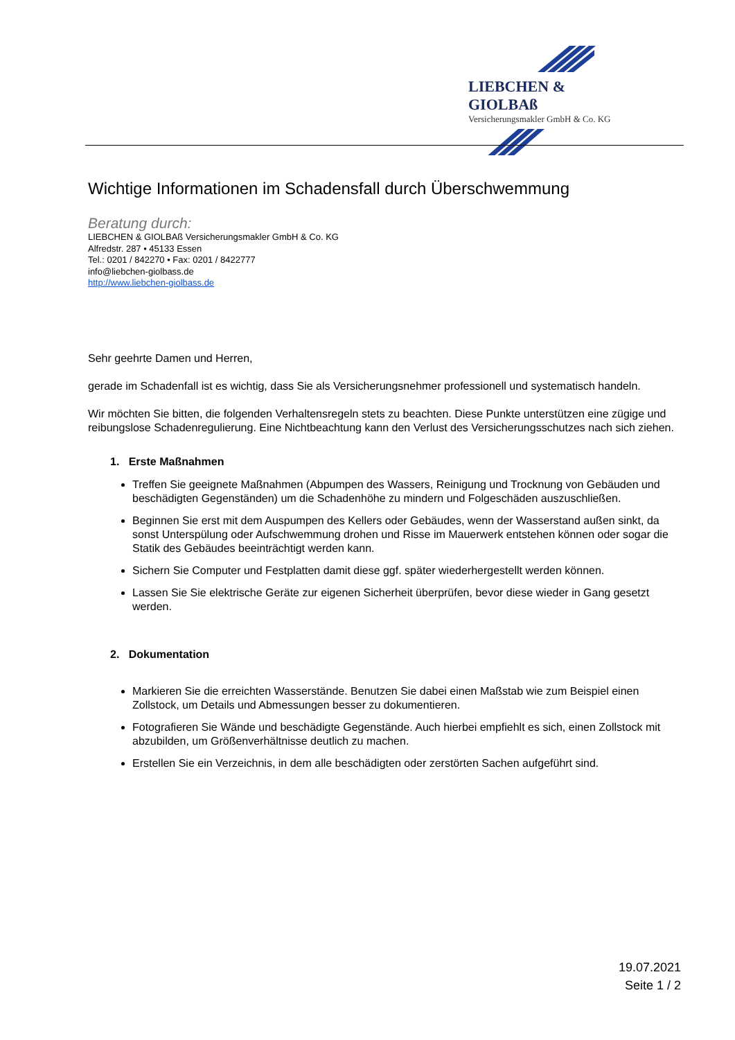LIEBCHEN & GIOLBAß
Versicherungsmakler GmbH & Co. KG
Wichtige Informationen im Schadensfall durch Überschwemmung
Beratung durch:
LIEBCHEN & GIOLBAß Versicherungsmakler GmbH & Co. KG
Alfredstr. 287 • 45133 Essen
Tel.: 0201 / 842270 • Fax: 0201 / 8422777
info@liebchen-giolbass.de
http://www.liebchen-giolbass.de
Sehr geehrte Damen und Herren,
gerade im Schadenfall ist es wichtig, dass Sie als Versicherungsnehmer professionell und systematisch handeln.
Wir möchten Sie bitten, die folgenden Verhaltensregeln stets zu beachten. Diese Punkte unterstützen eine zügige und reibungslose Schadenregulierung. Eine Nichtbeachtung kann den Verlust des Versicherungsschutzes nach sich ziehen.
1. Erste Maßnahmen
Treffen Sie geeignete Maßnahmen (Abpumpen des Wassers, Reinigung und Trocknung von Gebäuden und beschädigten Gegenständen) um die Schadenhöhe zu mindern und Folgeschäden auszuschließen.
Beginnen Sie erst mit dem Auspumpen des Kellers oder Gebäudes, wenn der Wasserstand außen sinkt, da sonst Unterspülung oder Aufschwemmung drohen und Risse im Mauerwerk entstehen können oder sogar die Statik des Gebäudes beeinträchtigt werden kann.
Sichern Sie Computer und Festplatten damit diese ggf. später wiederhergestellt werden können.
Lassen Sie Sie elektrische Geräte zur eigenen Sicherheit überprüfen, bevor diese wieder in Gang gesetzt werden.
2. Dokumentation
Markieren Sie die erreichten Wasserstände. Benutzen Sie dabei einen Maßstab wie zum Beispiel einen Zollstock, um Details und Abmessungen besser zu dokumentieren.
Fotografieren Sie Wände und beschädigte Gegenstände. Auch hierbei empfiehlt es sich, einen Zollstock mit abzubilden, um Größenverhältnisse deutlich zu machen.
Erstellen Sie ein Verzeichnis, in dem alle beschädigten oder zerstörten Sachen aufgeführt sind.
19.07.2021
Seite 1 / 2